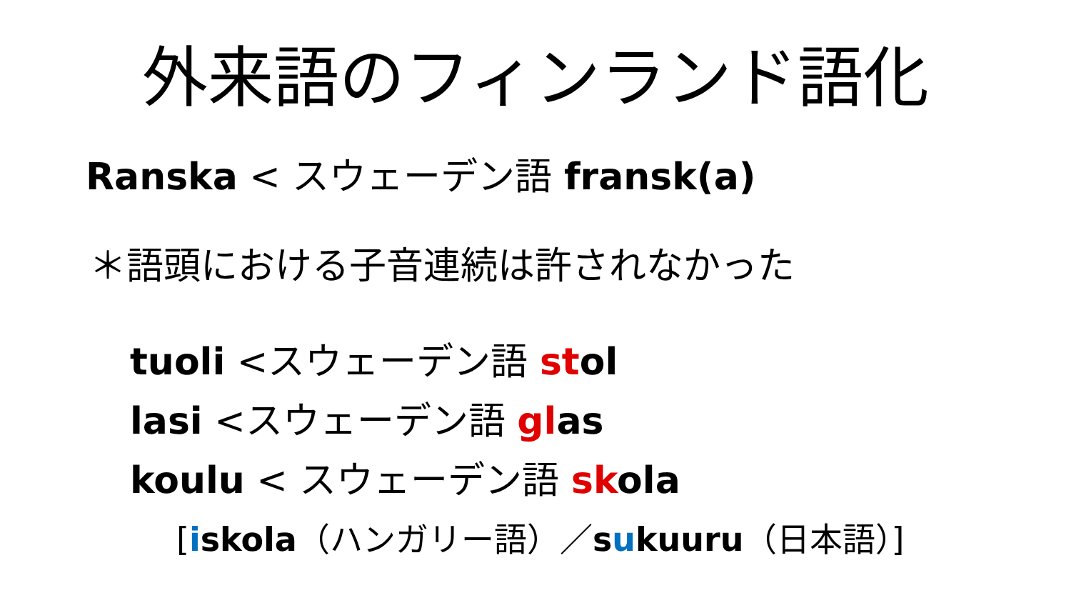外来語のフィンランド語化
Ranska < スウェーデン語 fransk(a)
＊語頭における子音連続は許されなかった
tuoli <スウェーデン語 stol
lasi <スウェーデン語 glas
koulu < スウェーデン語 skola
[iskola（ハンガリー語）／sukuuru（日本語）]